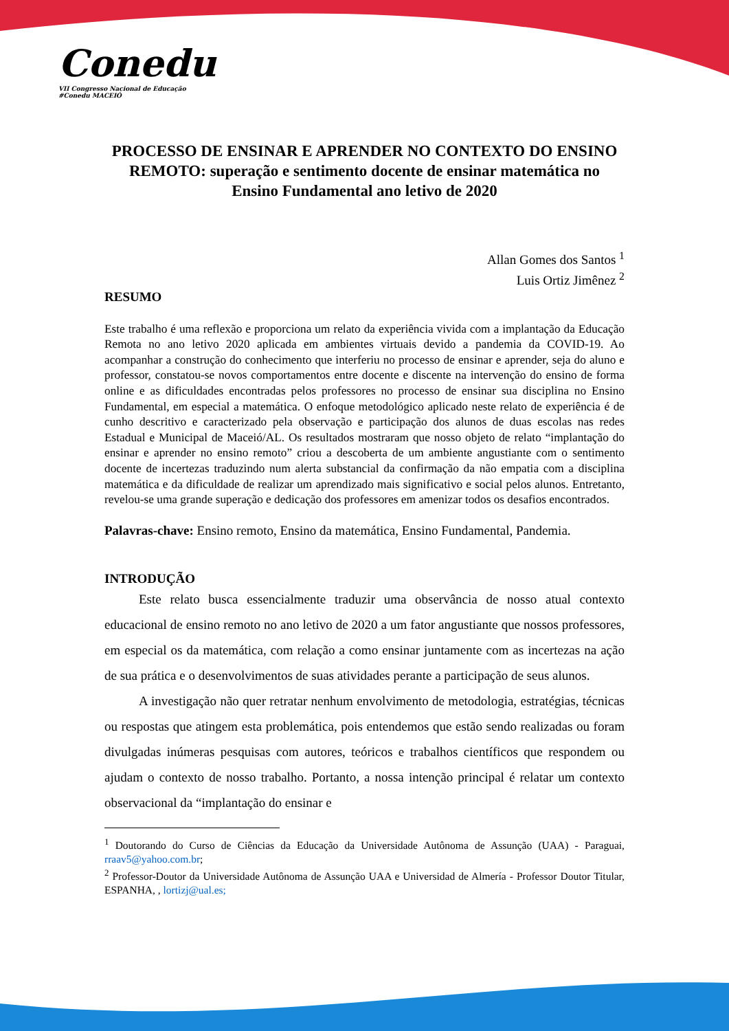Conedu
VII Congresso Nacional de Educação #Conedu MACEIÓ
PROCESSO DE ENSINAR E APRENDER NO CONTEXTO DO ENSINO REMOTO: superação e sentimento docente de ensinar matemática no Ensino Fundamental ano letivo de 2020
Allan Gomes dos Santos <sup>1</sup>
Luis Ortiz Jimênez <sup>2</sup>
RESUMO
Este trabalho é uma reflexão e proporciona um relato da experiência vivida com a implantação da Educação Remota no ano letivo 2020 aplicada em ambientes virtuais devido a pandemia da COVID-19. Ao acompanhar a construção do conhecimento que interferiu no processo de ensinar e aprender, seja do aluno e professor, constatou-se novos comportamentos entre docente e discente na intervenção do ensino de forma online e as dificuldades encontradas pelos professores no processo de ensinar sua disciplina no Ensino Fundamental, em especial a matemática. O enfoque metodológico aplicado neste relato de experiência é de cunho descritivo e caracterizado pela observação e participação dos alunos de duas escolas nas redes Estadual e Municipal de Maceió/AL. Os resultados mostraram que nosso objeto de relato “implantação do ensinar e aprender no ensino remoto” criou a descoberta de um ambiente angustiante com o sentimento docente de incertezas traduzindo num alerta substancial da confirmação da não empatia com a disciplina matemática e da dificuldade de realizar um aprendizado mais significativo e social pelos alunos. Entretanto, revelou-se uma grande superação e dedicação dos professores em amenizar todos os desafios encontrados.
Palavras-chave: Ensino remoto, Ensino da matemática, Ensino Fundamental, Pandemia.
INTRODUÇÃO
Este relato busca essencialmente traduzir uma observância de nosso atual contexto educacional de ensino remoto no ano letivo de 2020 a um fator angustiante que nossos professores, em especial os da matemática, com relação a como ensinar juntamente com as incertezas na ação de sua prática e o desenvolvimentos de suas atividades perante a participação de seus alunos.
A investigação não quer retratar nenhum envolvimento de metodologia, estratégias, técnicas ou respostas que atingem esta problemática, pois entendemos que estão sendo realizadas ou foram divulgadas inúmeras pesquisas com autores, teóricos e trabalhos científicos que respondem ou ajudam o contexto de nosso trabalho. Portanto, a nossa intenção principal é relatar um contexto observacional da “implantação do ensinar e
<sup>1</sup> Doutorando do Curso de Ciências da Educação da Universidade Autônoma de Assunção (UAA) - Paraguai, rraav5@yahoo.com.br;
<sup>2</sup> Professor-Doutor da Universidade Autônoma de Assunção UAA e Universidad de Almería - Professor Doutor Titular, ESPANHA, , lortizj@ual.es;